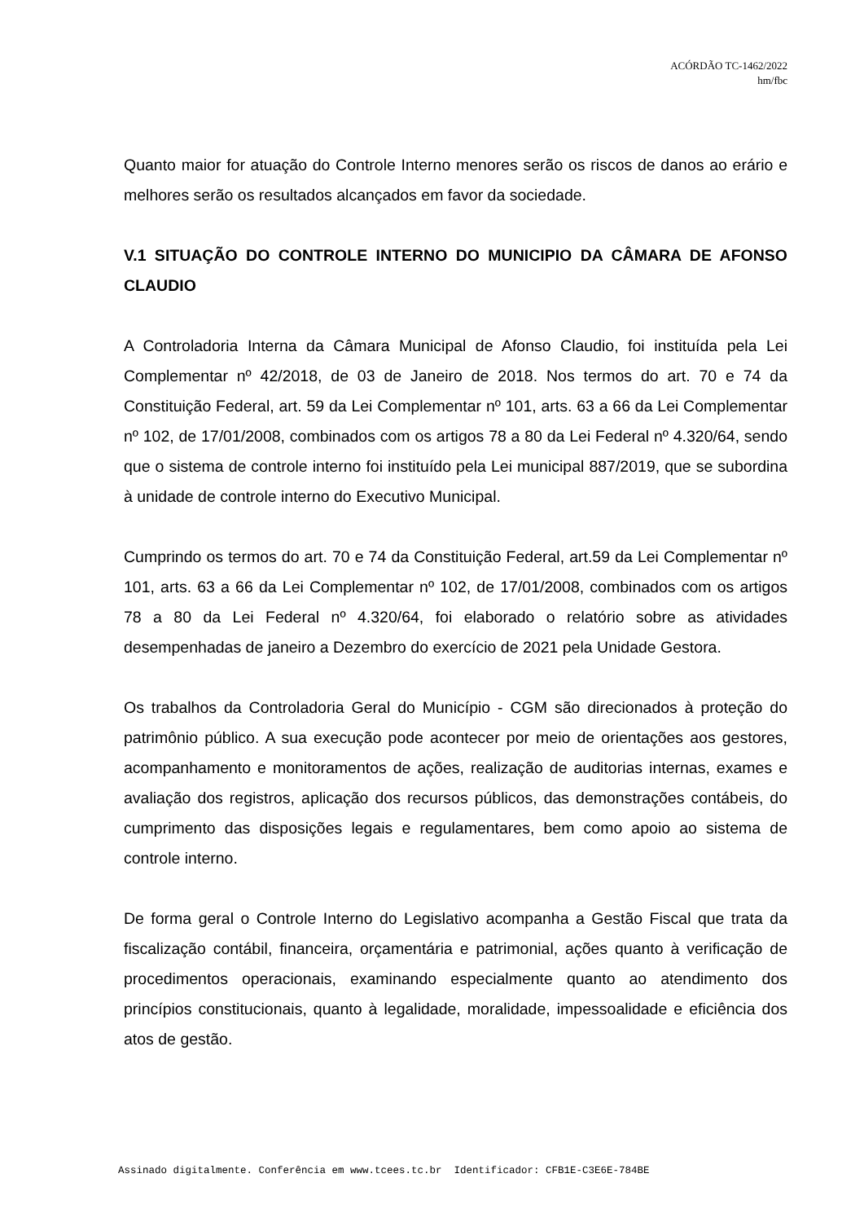ACÓRDÃO TC-1462/2022
hm/fbc
Quanto maior for atuação do Controle Interno menores serão os riscos de danos ao erário e melhores serão os resultados alcançados em favor da sociedade.
V.1 SITUAÇÃO DO CONTROLE INTERNO DO MUNICIPIO DA CÂMARA DE AFONSO CLAUDIO
A Controladoria Interna da Câmara Municipal de Afonso Claudio, foi instituída pela Lei Complementar nº 42/2018, de 03 de Janeiro de 2018. Nos termos do art. 70 e 74 da Constituição Federal, art. 59 da Lei Complementar nº 101, arts. 63 a 66 da Lei Complementar nº 102, de 17/01/2008, combinados com os artigos 78 a 80 da Lei Federal nº 4.320/64, sendo que o sistema de controle interno foi instituído pela Lei municipal 887/2019, que se subordina à unidade de controle interno do Executivo Municipal.
Cumprindo os termos do art. 70 e 74 da Constituição Federal, art.59 da Lei Complementar nº 101, arts. 63 a 66 da Lei Complementar nº 102, de 17/01/2008, combinados com os artigos 78 a 80 da Lei Federal nº 4.320/64, foi elaborado o relatório sobre as atividades desempenhadas de janeiro a Dezembro do exercício de 2021 pela Unidade Gestora.
Os trabalhos da Controladoria Geral do Município - CGM são direcionados à proteção do patrimônio público. A sua execução pode acontecer por meio de orientações aos gestores, acompanhamento e monitoramentos de ações, realização de auditorias internas, exames e avaliação dos registros, aplicação dos recursos públicos, das demonstrações contábeis, do cumprimento das disposições legais e regulamentares, bem como apoio ao sistema de controle interno.
De forma geral o Controle Interno do Legislativo acompanha a Gestão Fiscal que trata da fiscalização contábil, financeira, orçamentária e patrimonial, ações quanto à verificação de procedimentos operacionais, examinando especialmente quanto ao atendimento dos princípios constitucionais, quanto à legalidade, moralidade, impessoalidade e eficiência dos atos de gestão.
Assinado digitalmente. Conferência em www.tcees.tc.br Identificador: CFB1E-C3E6E-784BE